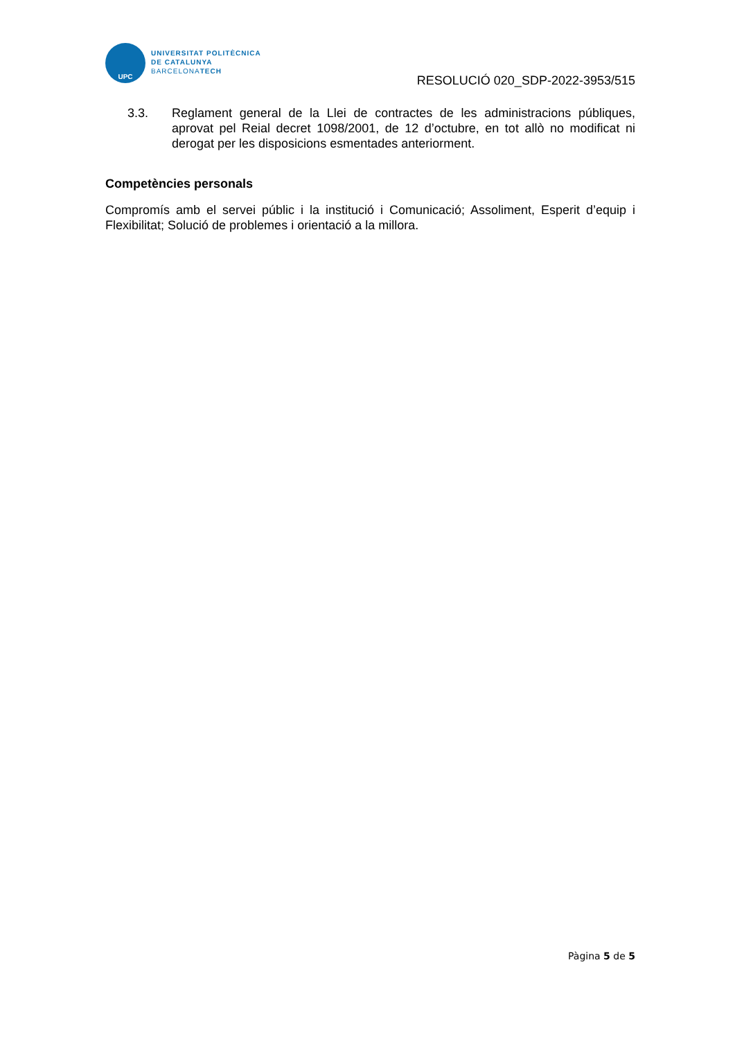UPC
UNIVERSITAT POLITÈCNICA
DE CATALUNYA
BARCELONATECH
RESOLUCIÓ 020_SDP-2022-3953/515
3.3. Reglament general de la Llei de contractes de les administracions públiques, aprovat pel Reial decret 1098/2001, de 12 d’octubre, en tot allò no modificat ni derogat per les disposicions esmentades anteriorment.
Competències personals
Compromís amb el servei públic i la institució i Comunicació; Assoliment, Esperit d’equip i Flexibilitat; Solució de problemes i orientació a la millora.
Pàgina 5 de 5